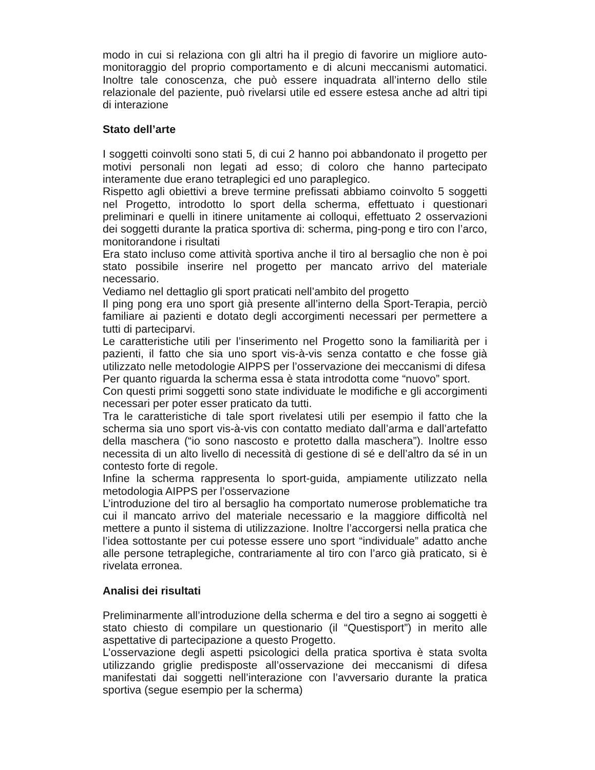modo in cui si relaziona con gli altri ha il pregio di favorire un migliore auto-monitoraggio del proprio comportamento e di alcuni meccanismi automatici. Inoltre tale conoscenza, che può essere inquadrata all’interno dello stile relazionale del paziente, può rivelarsi utile ed essere estesa anche ad altri tipi di interazione
Stato dell’arte
I soggetti coinvolti sono stati 5, di cui 2 hanno poi abbandonato il progetto per motivi personali non legati ad esso; di coloro che hanno partecipato interamente due erano tetraplegici ed uno paraplegico.
Rispetto agli obiettivi a breve termine prefissati abbiamo coinvolto 5 soggetti nel Progetto, introdotto lo sport della scherma, effettuato i questionari preliminari e quelli in itinere unitamente ai colloqui, effettuato 2 osservazioni dei soggetti durante la pratica sportiva di: scherma, ping-pong e tiro con l’arco, monitorandone i risultati
Era stato incluso come attività sportiva anche il tiro al bersaglio che non è poi stato possibile inserire nel progetto per mancato arrivo del materiale necessario.
Vediamo nel dettaglio gli sport praticati nell’ambito del progetto
Il ping pong era uno sport già presente all’interno della Sport-Terapia, perciò familiare ai pazienti e dotato degli accorgimenti necessari per permettere a tutti di parteciparvi.
Le caratteristiche utili per l’inserimento nel Progetto sono la familiarità per i pazienti, il fatto che sia uno sport vis-à-vis senza contatto e che fosse già utilizzato nelle metodologie AIPPS per l’osservazione dei meccanismi di difesa
Per quanto riguarda la scherma essa è stata introdotta come “nuovo” sport.
Con questi primi soggetti sono state individuate le modifiche e gli accorgimenti necessari per poter esser praticato da tutti.
Tra le caratteristiche di tale sport rivelatesi utili per esempio il fatto che la scherma sia uno sport vis-à-vis con contatto mediato dall’arma e dall’artefatto della maschera (“io sono nascosto e protetto dalla maschera”). Inoltre esso necessita di un alto livello di necessità di gestione di sé e dell’altro da sé in un contesto forte di regole.
Infine la scherma rappresenta lo sport-guida, ampiamente utilizzato nella metodologia AIPPS per l’osservazione
L’introduzione del tiro al bersaglio ha comportato numerose problematiche tra cui il mancato arrivo del materiale necessario e la maggiore difficoltà nel mettere a punto il sistema di utilizzazione. Inoltre l’accorgersi nella pratica che l’idea sottostante per cui potesse essere uno sport “individuale” adatto anche alle persone tetraplegiche, contrariamente al tiro con l’arco già praticato, si è rivelata erronea.
Analisi dei risultati
Preliminarmente all’introduzione della scherma e del tiro a segno ai soggetti è stato chiesto di compilare un questionario (il “Questisport”) in merito alle aspettative di partecipazione a questo Progetto.
L’osservazione degli aspetti psicologici della pratica sportiva è stata svolta utilizzando griglie predisposte all’osservazione dei meccanismi di difesa manifestati dai soggetti nell’interazione con l’avversario durante la pratica sportiva (segue esempio per la scherma)